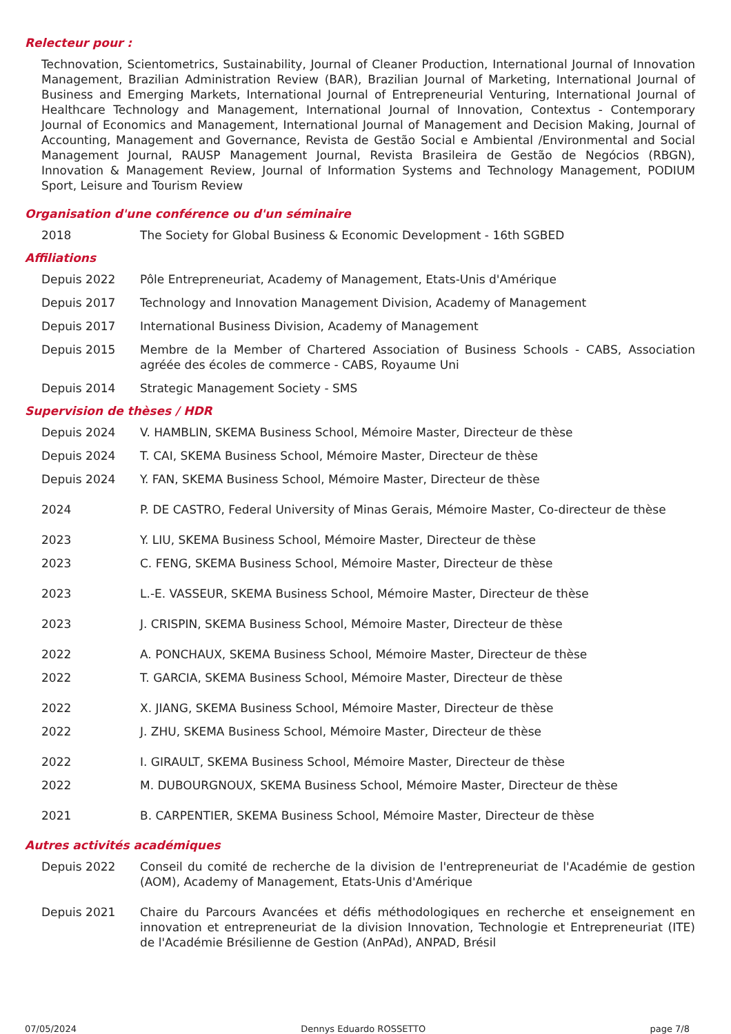Relecteur pour :
Technovation, Scientometrics, Sustainability, Journal of Cleaner Production, International Journal of Innovation Management, Brazilian Administration Review (BAR), Brazilian Journal of Marketing, International Journal of Business and Emerging Markets, International Journal of Entrepreneurial Venturing, International Journal of Healthcare Technology and Management, International Journal of Innovation, Contextus - Contemporary Journal of Economics and Management, International Journal of Management and Decision Making, Journal of Accounting, Management and Governance, Revista de Gestão Social e Ambiental /Environmental and Social Management Journal, RAUSP Management Journal, Revista Brasileira de Gestão de Negócios (RBGN), Innovation & Management Review, Journal of Information Systems and Technology Management, PODIUM Sport, Leisure and Tourism Review
Organisation d'une conférence ou d'un séminaire
2018 The Society for Global Business & Economic Development - 16th SGBED
Affiliations
Depuis 2022 Pôle Entrepreneuriat, Academy of Management, Etats-Unis d'Amérique
Depuis 2017 Technology and Innovation Management Division, Academy of Management
Depuis 2017 International Business Division, Academy of Management
Depuis 2015 Membre de la Member of Chartered Association of Business Schools - CABS, Association agréée des écoles de commerce - CABS, Royaume Uni
Depuis 2014 Strategic Management Society - SMS
Supervision de thèses / HDR
Depuis 2024 V. HAMBLIN, SKEMA Business School, Mémoire Master, Directeur de thèse
Depuis 2024 T. CAI, SKEMA Business School, Mémoire Master, Directeur de thèse
Depuis 2024 Y. FAN, SKEMA Business School, Mémoire Master, Directeur de thèse
2024 P. DE CASTRO, Federal University of Minas Gerais, Mémoire Master, Co-directeur de thèse
2023 Y. LIU, SKEMA Business School, Mémoire Master, Directeur de thèse
2023 C. FENG, SKEMA Business School, Mémoire Master, Directeur de thèse
2023 L.-E. VASSEUR, SKEMA Business School, Mémoire Master, Directeur de thèse
2023 J. CRISPIN, SKEMA Business School, Mémoire Master, Directeur de thèse
2022 A. PONCHAUX, SKEMA Business School, Mémoire Master, Directeur de thèse
2022 T. GARCIA, SKEMA Business School, Mémoire Master, Directeur de thèse
2022 X. JIANG, SKEMA Business School, Mémoire Master, Directeur de thèse
2022 J. ZHU, SKEMA Business School, Mémoire Master, Directeur de thèse
2022 I. GIRAULT, SKEMA Business School, Mémoire Master, Directeur de thèse
2022 M. DUBOURGNOUX, SKEMA Business School, Mémoire Master, Directeur de thèse
2021 B. CARPENTIER, SKEMA Business School, Mémoire Master, Directeur de thèse
Autres activités académiques
Depuis 2022 Conseil du comité de recherche de la division de l'entrepreneuriat de l'Académie de gestion (AOM), Academy of Management, Etats-Unis d'Amérique
Depuis 2021 Chaire du Parcours Avancées et défis méthodologiques en recherche et enseignement en innovation et entrepreneuriat de la division Innovation, Technologie et Entrepreneuriat (ITE) de l'Académie Brésilienne de Gestion (AnPAd), ANPAD, Brésil
07/05/2024 Dennys Eduardo ROSSETTO page 7/8